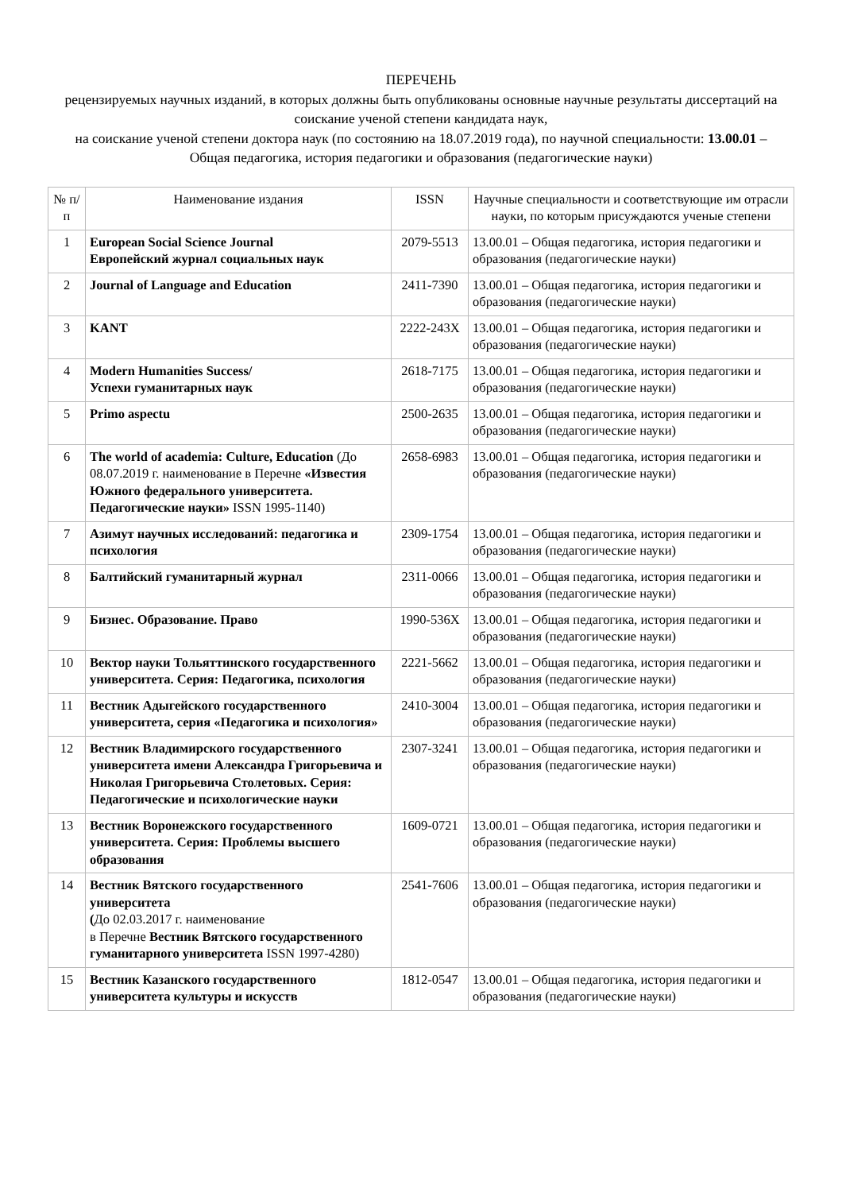ПЕРЕЧЕНЬ
рецензируемых научных изданий, в которых должны быть опубликованы основные научные результаты диссертаций на соискание ученой степени кандидата наук,
на соискание ученой степени доктора наук (по состоянию на 18.07.2019 года), по научной специальности: 13.00.01 – Общая педагогика, история педагогики и образования (педагогические науки)
| № п/п | Наименование издания | ISSN | Научные специальности и соответствующие им отрасли науки, по которым присуждаются ученые степени |
| --- | --- | --- | --- |
| 1 | European Social Science Journal Европейский журнал социальных наук | 2079-5513 | 13.00.01 – Общая педагогика, история педагогики и образования (педагогические науки) |
| 2 | Journal of Language and Education | 2411-7390 | 13.00.01 – Общая педагогика, история педагогики и образования (педагогические науки) |
| 3 | KANT | 2222-243X | 13.00.01 – Общая педагогика, история педагогики и образования (педагогические науки) |
| 4 | Modern Humanities Success/ Успехи гуманитарных наук | 2618-7175 | 13.00.01 – Общая педагогика, история педагогики и образования (педагогические науки) |
| 5 | Primo aspectu | 2500-2635 | 13.00.01 – Общая педагогика, история педагогики и образования (педагогические науки) |
| 6 | The world of academia: Culture, Education (До 08.07.2019 г. наименование в Перечне «Известия Южного федерального университета. Педагогические науки» ISSN 1995-1140) | 2658-6983 | 13.00.01 – Общая педагогика, история педагогики и образования (педагогические науки) |
| 7 | Азимут научных исследований: педагогика и психология | 2309-1754 | 13.00.01 – Общая педагогика, история педагогики и образования (педагогические науки) |
| 8 | Балтийский гуманитарный журнал | 2311-0066 | 13.00.01 – Общая педагогика, история педагогики и образования (педагогические науки) |
| 9 | Бизнес. Образование. Право | 1990-536X | 13.00.01 – Общая педагогика, история педагогики и образования (педагогические науки) |
| 10 | Вектор науки Тольяттинского государственного университета. Серия: Педагогика, психология | 2221-5662 | 13.00.01 – Общая педагогика, история педагогики и образования (педагогические науки) |
| 11 | Вестник Адыгейского государственного университета, серия «Педагогика и психология» | 2410-3004 | 13.00.01 – Общая педагогика, история педагогики и образования (педагогические науки) |
| 12 | Вестник Владимирского государственного университета имени Александра Григорьевича и Николая Григорьевича Столетовых. Серия: Педагогические и психологические науки | 2307-3241 | 13.00.01 – Общая педагогика, история педагогики и образования (педагогические науки) |
| 13 | Вестник Воронежского государственного университета. Серия: Проблемы высшего образования | 1609-0721 | 13.00.01 – Общая педагогика, история педагогики и образования (педагогические науки) |
| 14 | Вестник Вятского государственного университета ( До 02.03.2017 г. наименование в Перечне Вестник Вятского государственного гуманитарного университета ISSN 1997-4280) | 2541-7606 | 13.00.01 – Общая педагогика, история педагогики и образования (педагогические науки) |
| 15 | Вестник Казанского государственного университета культуры и искусств | 1812-0547 | 13.00.01 – Общая педагогика, история педагогики и образования (педагогические науки) |